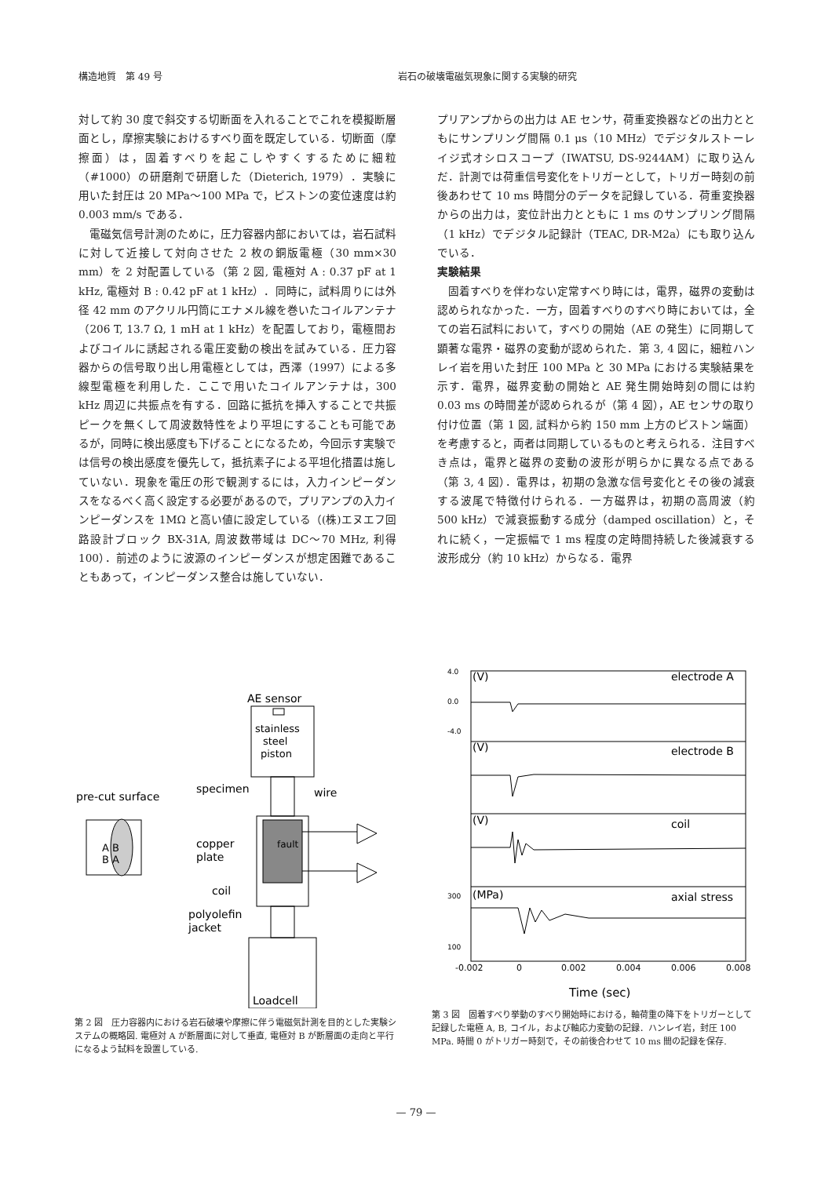構造地質　第 49 号 岩石の破壊電磁気現象に関する実験的研究
対して約 30 度で斜交する切断面を入れることでこれを模擬断層面とし，摩擦実験におけるすべり面を既定している．切断面（摩擦面）は，固着すべりを起こしやすくするために細粒（#1000）の研磨剤で研磨した（Dieterich, 1979）．実験に用いた封圧は 20 MPa〜100 MPa で，ピストンの変位速度は約 0.003 mm/s である．
　電磁気信号計測のために，圧力容器内部においては，岩石試料に対して近接して対向させた 2 枚の銅版電極（30 mm×30 mm）を 2 対配置している（第 2 図, 電極対 A : 0.37 pF at 1 kHz, 電極対 B : 0.42 pF at 1 kHz）．同時に，試料周りには外径 42 mm のアクリル円筒にエナメル線を巻いたコイルアンテナ（206 T, 13.7 Ω, 1 mH at 1 kHz）を配置しており，電極間およびコイルに誘起される電圧変動の検出を試みている．圧力容器からの信号取り出し用電極としては，西澤（1997）による多線型電極を利用した．ここで用いたコイルアンテナは，300 kHz 周辺に共振点を有する．回路に抵抗を挿入することで共振ピークを無くして周波数特性をより平坦にすることも可能であるが，同時に検出感度も下げることになるため，今回示す実験では信号の検出感度を優先して，抵抗素子による平坦化措置は施していない．現象を電圧の形で観測するには，入力インピーダンスをなるべく高く設定する必要があるので，プリアンプの入力インピーダンスを 1MΩ と高い値に設定している（(株)エヌエフ回路設計ブロック BX-31A, 周波数帯域は DC〜70 MHz, 利得 100）．前述のように波源のインピーダンスが想定困難であることもあって，インピーダンス整合は施していない．
プリアンプからの出力は AE センサ，荷重変換器などの出力とともにサンプリング間隔 0.1 μs（10 MHz）でデジタルストーレイジ式オシロスコープ（IWATSU, DS-9244AM）に取り込んだ．計測では荷重信号変化をトリガーとして，トリガー時刻の前後あわせて 10 ms 時間分のデータを記録している．荷重変換器からの出力は，変位計出力とともに 1 ms のサンプリング間隔（1 kHz）でデジタル記録計（TEAC, DR-M2a）にも取り込んでいる．
実験結果
　固着すべりを伴わない定常すべり時には，電界，磁界の変動は認められなかった．一方，固着すべりのすべり時においては，全ての岩石試料において，すべりの開始（AE の発生）に同期して顕著な電界・磁界の変動が認められた．第 3, 4 図に，細粒ハンレイ岩を用いた封圧 100 MPa と 30 MPa における実験結果を示す．電界，磁界変動の開始と AE 発生開始時刻の間には約 0.03 ms の時間差が認められるが（第 4 図），AE センサの取り付け位置（第 1 図, 試料から約 150 mm 上方のピストン端面）を考慮すると，両者は同期しているものと考えられる．注目すべき点は，電界と磁界の変動の波形が明らかに異なる点である（第 3, 4 図）．電界は，初期の急激な信号変化とその後の減衰する波尾で特徴付けられる．一方磁界は，初期の高周波（約 500 kHz）で減衰振動する成分（damped oscillation）と，それに続く，一定振幅で 1 ms 程度の定時間持続した後減衰する波形成分（約 10 kHz）からなる．電界
AE sensor
stainless
steel
piston
specimen
wire
pre-cut surface
copper
plate
coil
fault
polyolefin
jacket
A B
B A
Loadcell
第 2 図　圧力容器内における岩石破壊や摩擦に伴う電磁気計測を目的とした実験システムの概略図. 電極対 A が断層面に対して垂直, 電極対 B が断層面の走向と平行になるよう試料を設置している.
electrode A
electrode B
coil
axial stress
(V)
(V)
(V)
(MPa)
4.0
0.0
-4.0
300
100
-0.002
0
0.002
0.004
0.006
0.008
Time (sec)
第 3 図　固着すべり挙動のすべり開始時における，軸荷重の降下をトリガーとして記録した電極 A, B, コイル，および軸応力変動の記録．ハンレイ岩，封圧 100 MPa. 時間 0 がトリガー時刻で，その前後合わせて 10 ms 間の記録を保存.
— 79 —